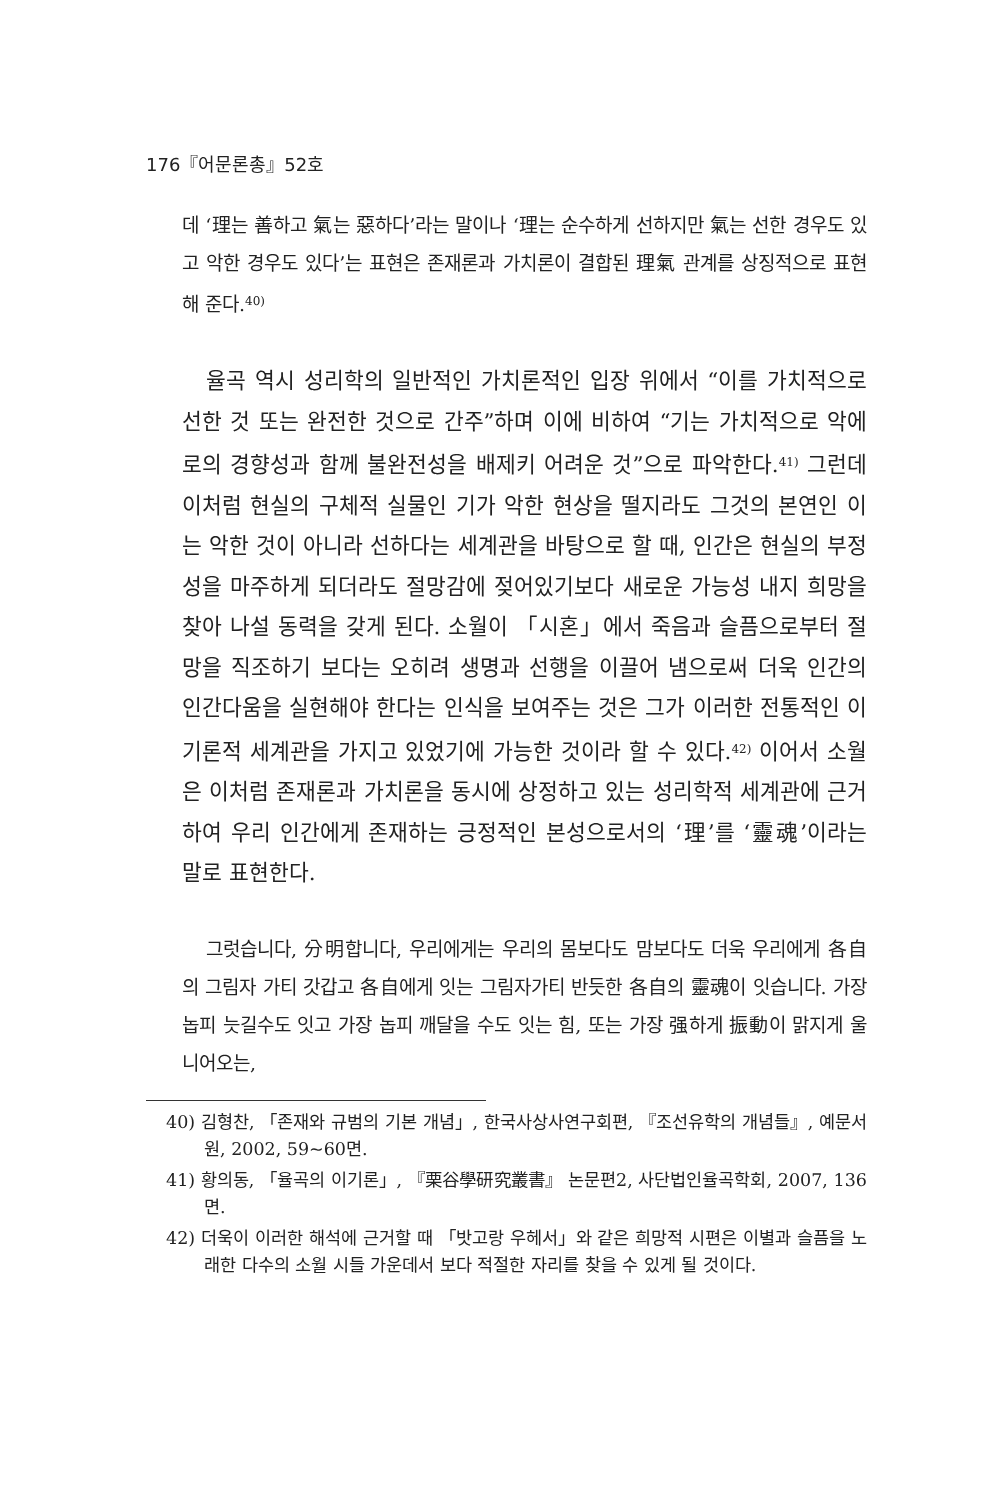176『어문론총』52호
데 ‘理는 善하고 氣는 惡하다’라는 말이나 ‘理는 순수하게 선하지만 氣는 선한 경우도 있고 악한 경우도 있다’는 표현은 존재론과 가치론이 결합된 理氣 관계를 상징적으로 표현해 준다.<sup>40)</sup>
율곡 역시 성리학의 일반적인 가치론적인 입장 위에서 “이를 가치적으로 선한 것 또는 완전한 것으로 간주”하며 이에 비하여 “기는 가치적으로 악에로의 경향성과 함께 불완전성을 배제키 어려운 것”으로 파악한다.<sup>41)</sup> 그런데 이처럼 현실의 구체적 실물인 기가 악한 현상을 떨지라도 그것의 본연인 이는 악한 것이 아니라 선하다는 세계관을 바탕으로 할 때, 인간은 현실의 부정성을 마주하게 되더라도 절망감에 젖어있기보다 새로운 가능성 내지 희망을 찾아 나설 동력을 갖게 된다. 소월이 「시혼」에서 죽음과 슬픔으로부터 절망을 직조하기 보다는 오히려 생명과 선행을 이끌어 냄으로써 더욱 인간의 인간다움을 실현해야 한다는 인식을 보여주는 것은 그가 이러한 전통적인 이기론적 세계관을 가지고 있었기에 가능한 것이라 할 수 있다.<sup>42)</sup> 이어서 소월은 이처럼 존재론과 가치론을 동시에 상정하고 있는 성리학적 세계관에 근거하여 우리 인간에게 존재하는 긍정적인 본성으로서의 ‘理’를 ‘靈魂’이라는 말로 표현한다.
그럿습니다, 分明합니다, 우리에게는 우리의 몸보다도 맘보다도 더욱 우리에게 各自의 그림자 가티 갓갑고 各自에게 잇는 그림자가티 반듯한 各自의 靈魂이 잇습니다. 가장 놉피 늣길수도 잇고 가장 놉피 깨달을 수도 잇는 힘, 또는 가장 强하게 振動이 맑지게 울니어오는,
40) 김형찬, 「존재와 규범의 기본 개념」, 한국사상사연구회편, 『조선유학의 개념들』, 예문서원, 2002, 59~60면.
41) 황의동, 「율곡의 이기론」, 『栗谷學研究叢書』 논문편2, 사단법인율곡학회, 2007, 136면.
42) 더욱이 이러한 해석에 근거할 때 「밧고랑 우헤서」와 같은 희망적 시편은 이별과 슬픔을 노래한 다수의 소월 시들 가운데서 보다 적절한 자리를 찾을 수 있게 될 것이다.